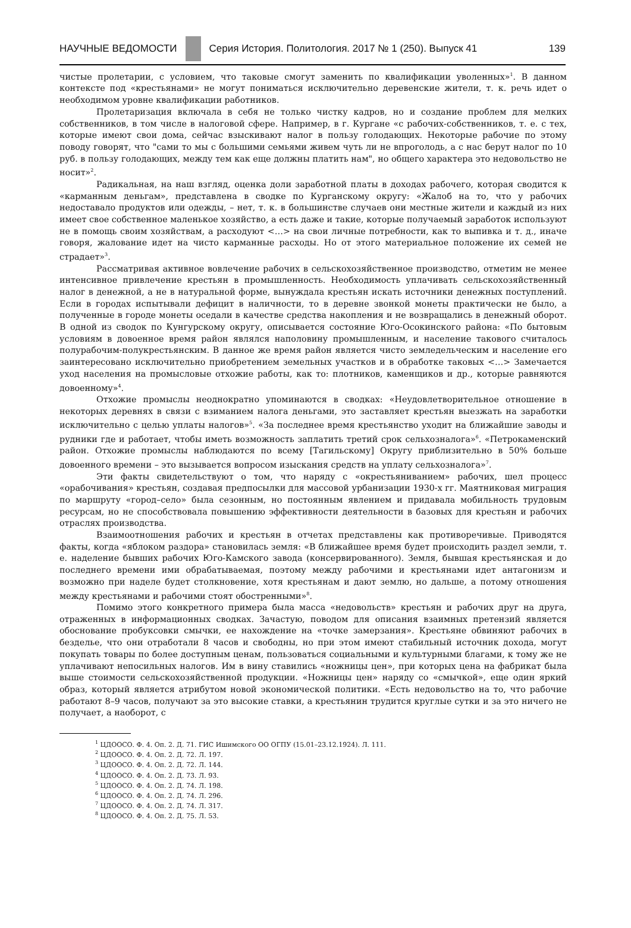НАУЧНЫЕ ВЕДОМОСТИ Серия История. Политология. 2017 № 1 (250). Выпуск 41 139
чистые пролетарии, с условием, что таковые смогут заменить по квалификации уволенных»<sup>1</sup>. В данном контексте под «крестьянами» не могут пониматься исключительно деревенские жители, т. к. речь идет о необходимом уровне квалификации работников.
Пролетаризация включала в себя не только чистку кадров, но и создание проблем для мелких собственников, в том числе в налоговой сфере. Например, в г. Кургане «с рабочих-собственников, т. е. с тех, которые имеют свои дома, сейчас взыскивают налог в пользу голодающих. Некоторые рабочие по этому поводу говорят, что "сами то мы с большими семьями живем чуть ли не впроголодь, а с нас берут налог по 10 руб. в пользу голодающих, между тем как еще должны платить нам", но общего характера это недовольство не носит»<sup>2</sup>.
Радикальная, на наш взгляд, оценка доли заработной платы в доходах рабочего, которая сводится к «карманным деньгам», представлена в сводке по Курганскому округу: «Жалоб на то, что у рабочих недоставало продуктов или одежды, – нет, т. к. в большинстве случаев они местные жители и каждый из них имеет свое собственное маленькое хозяйство, а есть даже и такие, которые получаемый заработок используют не в помощь своим хозяйствам, а расходуют <…> на свои личные потребности, как то выпивка и т. д., иначе говоря, жалование идет на чисто карманные расходы. Но от этого материальное положение их семей не страдает»<sup>3</sup>.
Рассматривая активное вовлечение рабочих в сельскохозяйственное производство, отметим не менее интенсивное привлечение крестьян в промышленность. Необходимость уплачивать сельскохозяйственный налог в денежной, а не в натуральной форме, вынуждала крестьян искать источники денежных поступлений. Если в городах испытывали дефицит в наличности, то в деревне звонкой монеты практически не было, а полученные в городе монеты оседали в качестве средства накопления и не возвращались в денежный оборот. В одной из сводок по Кунгурскому округу, описывается состояние Юго-Осокинского района: «По бытовым условиям в довоенное время район являлся наполовину промышленным, и население такового считалось полурабочим-полукрестьянским. В данное же время район является чисто земледельческим и население его заинтересовано исключительно приобретением земельных участков и в обработке таковых <…> Замечается уход населения на промысловые отхожие работы, как то: плотников, каменщиков и др., которые равняются довоенному»<sup>4</sup>.
Отхожие промыслы неоднократно упоминаются в сводках: «Неудовлетворительное отношение в некоторых деревнях в связи с взиманием налога деньгами, это заставляет крестьян выезжать на заработки исключительно с целью уплаты налогов»<sup>5</sup>. «За последнее время крестьянство уходит на ближайшие заводы и рудники где и работает, чтобы иметь возможность заплатить третий срок сельхозналога»<sup>6</sup>. «Петрокаменский район. Отхожие промыслы наблюдаются по всему [Тагильскому] Округу приблизительно в 50% больше довоенного времени – это вызывается вопросом изыскания средств на уплату сельхозналога»<sup>7</sup>.
Эти факты свидетельствуют о том, что наряду с «окрестьяниванием» рабочих, шел процесс «орабочивания» крестьян, создавая предпосылки для массовой урбанизации 1930-х гг. Маятниковая миграция по маршруту «город–село» была сезонным, но постоянным явлением и придавала мобильность трудовым ресурсам, но не способствовала повышению эффективности деятельности в базовых для крестьян и рабочих отраслях производства.
Взаимоотношения рабочих и крестьян в отчетах представлены как противоречивые. Приводятся факты, когда «яблоком раздора» становилась земля: «В ближайшее время будет происходить раздел земли, т. е. наделение бывших рабочих Юго-Камского завода (консервированного). Земля, бывшая крестьянская и до последнего времени ими обрабатываемая, поэтому между рабочими и крестьянами идет антагонизм и возможно при наделе будет столкновение, хотя крестьянам и дают землю, но дальше, а потому отношения между крестьянами и рабочими стоят обостренными»<sup>8</sup>.
Помимо этого конкретного примера была масса «недовольств» крестьян и рабочих друг на друга, отраженных в информационных сводках. Зачастую, поводом для описания взаимных претензий является обоснование пробуксовки смычки, ее нахождение на «точке замерзания». Крестьяне обвиняют рабочих в безделье, что они отработали 8 часов и свободны, но при этом имеют стабильный источник дохода, могут покупать товары по более доступным ценам, пользоваться социальными и культурными благами, к тому же не уплачивают непосильных налогов. Им в вину ставились «ножницы цен», при которых цена на фабрикат была выше стоимости сельскохозяйственной продукции. «Ножницы цен» наряду со «смычкой», еще один яркий образ, который является атрибутом новой экономической политики. «Есть недовольство на то, что рабочие работают 8–9 часов, получают за это высокие ставки, а крестьянин трудится круглые сутки и за это ничего не получает, а наоборот, с
<sup>1</sup> ЦДООСО. Ф. 4. Оп. 2. Д. 71. ГИС Ишимского ОО ОГПУ (15.01–23.12.1924). Л. 111.
<sup>2</sup> ЦДООСО. Ф. 4. Оп. 2. Д. 72. Л. 197.
<sup>3</sup> ЦДООСО. Ф. 4. Оп. 2. Д. 72. Л. 144.
<sup>4</sup> ЦДООСО. Ф. 4. Оп. 2. Д. 73. Л. 93.
<sup>5</sup> ЦДООСО. Ф. 4. Оп. 2. Д. 74. Л. 198.
<sup>6</sup> ЦДООСО. Ф. 4. Оп. 2. Д. 74. Л. 296.
<sup>7</sup> ЦДООСО. Ф. 4. Оп. 2. Д. 74. Л. 317.
<sup>8</sup> ЦДООСО. Ф. 4. Оп. 2. Д. 75. Л. 53.